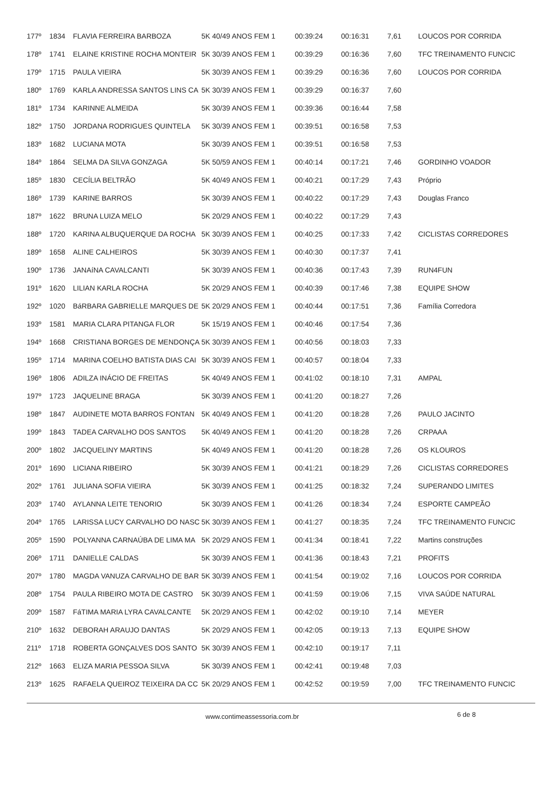| 177º | 1834 | FLAVIA FERREIRA BARBOZA | 5K 40/49 ANOS FEM 1 | 00:39:24 | 00:16:31 | 7,61 | LOUCOS POR CORRIDA |
| 178º | 1741 | ELAINE KRISTINE ROCHA MONTEIR | 5K 30/39 ANOS FEM 1 | 00:39:29 | 00:16:36 | 7,60 | TFC TREINAMENTO FUNCIC |
| 179º | 1715 | PAULA VIEIRA | 5K 30/39 ANOS FEM 1 | 00:39:29 | 00:16:36 | 7,60 | LOUCOS POR CORRIDA |
| 180º | 1769 | KARLA ANDRESSA SANTOS LINS CA | 5K 30/39 ANOS FEM 1 | 00:39:29 | 00:16:37 | 7,60 | |
| 181º | 1734 | KARINNE ALMEIDA | 5K 30/39 ANOS FEM 1 | 00:39:36 | 00:16:44 | 7,58 | |
| 182º | 1750 | JORDANA RODRIGUES QUINTELA | 5K 30/39 ANOS FEM 1 | 00:39:51 | 00:16:58 | 7,53 | |
| 183º | 1682 | LUCIANA MOTA | 5K 30/39 ANOS FEM 1 | 00:39:51 | 00:16:58 | 7,53 | |
| 184º | 1864 | SELMA DA SILVA GONZAGA | 5K 50/59 ANOS FEM 1 | 00:40:14 | 00:17:21 | 7,46 | GORDINHO VOADOR |
| 185º | 1830 | CECÍLIA BELTRÃO | 5K 40/49 ANOS FEM 1 | 00:40:21 | 00:17:29 | 7,43 | Próprio |
| 186º | 1739 | KARINE BARROS | 5K 30/39 ANOS FEM 1 | 00:40:22 | 00:17:29 | 7,43 | Douglas Franco |
| 187º | 1622 | BRUNA LUIZA MELO | 5K 20/29 ANOS FEM 1 | 00:40:22 | 00:17:29 | 7,43 | |
| 188º | 1720 | KARINA ALBUQUERQUE DA ROCHA | 5K 30/39 ANOS FEM 1 | 00:40:25 | 00:17:33 | 7,42 | CICLISTAS CORREDORES |
| 189º | 1658 | ALINE CALHEIROS | 5K 30/39 ANOS FEM 1 | 00:40:30 | 00:17:37 | 7,41 | |
| 190º | 1736 | JANAíNA CAVALCANTI | 5K 30/39 ANOS FEM 1 | 00:40:36 | 00:17:43 | 7,39 | RUN4FUN |
| 191º | 1620 | LILIAN KARLA ROCHA | 5K 20/29 ANOS FEM 1 | 00:40:39 | 00:17:46 | 7,38 | EQUIPE SHOW |
| 192º | 1020 | BáRBARA GABRIELLE MARQUES DE | 5K 20/29 ANOS FEM 1 | 00:40:44 | 00:17:51 | 7,36 | Família Corredora |
| 193º | 1581 | MARIA CLARA PITANGA FLOR | 5K 15/19 ANOS FEM 1 | 00:40:46 | 00:17:54 | 7,36 | |
| 194º | 1668 | CRISTIANA BORGES DE MENDONÇA | 5K 30/39 ANOS FEM 1 | 00:40:56 | 00:18:03 | 7,33 | |
| 195º | 1714 | MARINA COELHO BATISTA DIAS CAI | 5K 30/39 ANOS FEM 1 | 00:40:57 | 00:18:04 | 7,33 | |
| 196º | 1806 | ADILZA INÁCIO DE FREITAS | 5K 40/49 ANOS FEM 1 | 00:41:02 | 00:18:10 | 7,31 | AMPAL |
| 197º | 1723 | JAQUELINE BRAGA | 5K 30/39 ANOS FEM 1 | 00:41:20 | 00:18:27 | 7,26 | |
| 198º | 1847 | AUDINETE MOTA BARROS FONTAN | 5K 40/49 ANOS FEM 1 | 00:41:20 | 00:18:28 | 7,26 | PAULO JACINTO |
| 199º | 1843 | TADEA CARVALHO DOS SANTOS | 5K 40/49 ANOS FEM 1 | 00:41:20 | 00:18:28 | 7,26 | CRPAAA |
| 200º | 1802 | JACQUELINY MARTINS | 5K 40/49 ANOS FEM 1 | 00:41:20 | 00:18:28 | 7,26 | OS KLOUROS |
| 201º | 1690 | LICIANA RIBEIRO | 5K 30/39 ANOS FEM 1 | 00:41:21 | 00:18:29 | 7,26 | CICLISTAS CORREDORES |
| 202º | 1761 | JULIANA SOFIA VIEIRA | 5K 30/39 ANOS FEM 1 | 00:41:25 | 00:18:32 | 7,24 | SUPERANDO LIMITES |
| 203º | 1740 | AYLANNA LEITE TENORIO | 5K 30/39 ANOS FEM 1 | 00:41:26 | 00:18:34 | 7,24 | ESPORTE CAMPEÃO |
| 204º | 1765 | LARISSA LUCY CARVALHO DO NASC | 5K 30/39 ANOS FEM 1 | 00:41:27 | 00:18:35 | 7,24 | TFC TREINAMENTO FUNCIC |
| 205º | 1590 | POLYANNA CARNAÚBA DE LIMA MA | 5K 20/29 ANOS FEM 1 | 00:41:34 | 00:18:41 | 7,22 | Martins construções |
| 206º | 1711 | DANIELLE CALDAS | 5K 30/39 ANOS FEM 1 | 00:41:36 | 00:18:43 | 7,21 | PROFITS |
| 207º | 1780 | MAGDA VANUZA CARVALHO DE BAR | 5K 30/39 ANOS FEM 1 | 00:41:54 | 00:19:02 | 7,16 | LOUCOS POR CORRIDA |
| 208º | 1754 | PAULA RIBEIRO MOTA DE CASTRO | 5K 30/39 ANOS FEM 1 | 00:41:59 | 00:19:06 | 7,15 | VIVA SAÚDE NATURAL |
| 209º | 1587 | FáTIMA MARIA LYRA CAVALCANTE | 5K 20/29 ANOS FEM 1 | 00:42:02 | 00:19:10 | 7,14 | MEYER |
| 210º | 1632 | DEBORAH ARAUJO DANTAS | 5K 20/29 ANOS FEM 1 | 00:42:05 | 00:19:13 | 7,13 | EQUIPE SHOW |
| 211º | 1718 | ROBERTA GONÇALVES DOS SANTO | 5K 30/39 ANOS FEM 1 | 00:42:10 | 00:19:17 | 7,11 | |
| 212º | 1663 | ELIZA MARIA PESSOA SILVA | 5K 30/39 ANOS FEM 1 | 00:42:41 | 00:19:48 | 7,03 | |
| 213º | 1625 | RAFAELA QUEIROZ TEIXEIRA DA CC | 5K 20/29 ANOS FEM 1 | 00:42:52 | 00:19:59 | 7,00 | TFC TREINAMENTO FUNCIC |
www.contimeassessoria.com.br 6 de 8